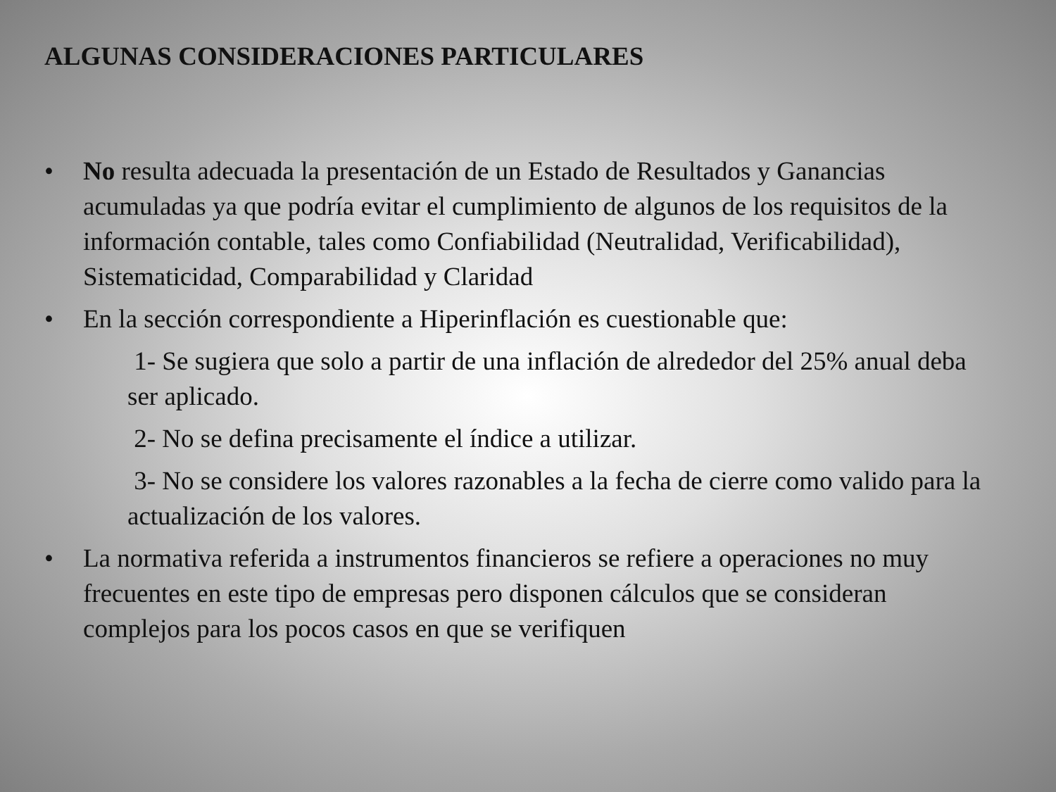ALGUNAS CONSIDERACIONES PARTICULARES
• No resulta adecuada la presentación de un Estado de Resultados y Ganancias acumuladas ya que podría evitar el cumplimiento de algunos de los requisitos de la información contable, tales como Confiabilidad (Neutralidad, Verificabilidad), Sistematicidad, Comparabilidad y Claridad
• En la sección correspondiente a Hiperinflación es cuestionable que:
1- Se sugiera que solo a partir de una inflación de alrededor del 25% anual deba ser aplicado.
2- No se defina precisamente el índice a utilizar.
3- No se considere los valores razonables a la fecha de cierre como valido para la actualización de los valores.
• La normativa referida a instrumentos financieros se refiere a operaciones no muy frecuentes en este tipo de empresas pero disponen cálculos que se consideran complejos para los pocos casos en que se verifiquen